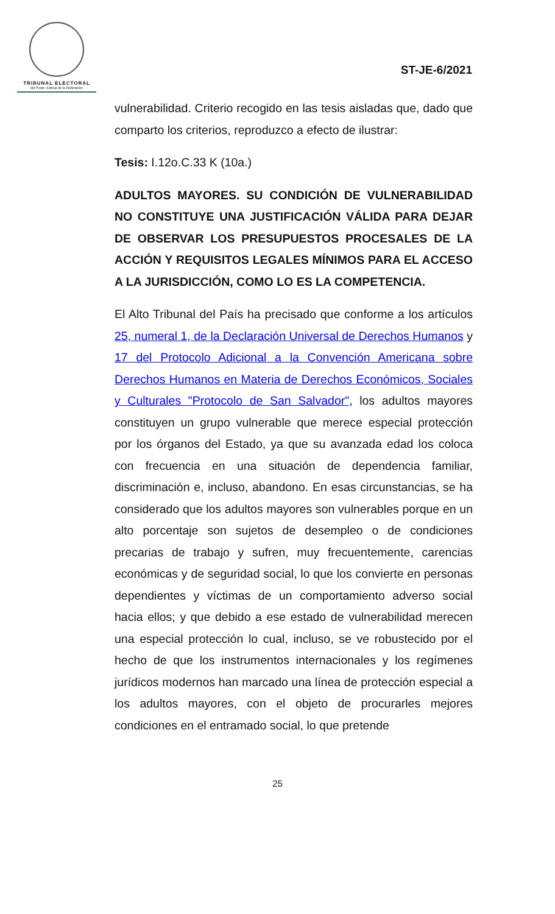TRIBUNAL ELECTORAL
del Poder Judicial de la Federación
ST-JE-6/2021
vulnerabilidad. Criterio recogido en las tesis aisladas que, dado que comparto los criterios, reproduzco a efecto de ilustrar:
Tesis: I.12o.C.33 K (10a.)
ADULTOS MAYORES. SU CONDICIÓN DE VULNERABILIDAD NO CONSTITUYE UNA JUSTIFICACIÓN VÁLIDA PARA DEJAR DE OBSERVAR LOS PRESUPUESTOS PROCESALES DE LA ACCIÓN Y REQUISITOS LEGALES MÍNIMOS PARA EL ACCESO A LA JURISDICCIÓN, COMO LO ES LA COMPETENCIA.
El Alto Tribunal del País ha precisado que conforme a los artículos 25, numeral 1, de la Declaración Universal de Derechos Humanos y 17 del Protocolo Adicional a la Convención Americana sobre Derechos Humanos en Materia de Derechos Económicos, Sociales y Culturales "Protocolo de San Salvador", los adultos mayores constituyen un grupo vulnerable que merece especial protección por los órganos del Estado, ya que su avanzada edad los coloca con frecuencia en una situación de dependencia familiar, discriminación e, incluso, abandono. En esas circunstancias, se ha considerado que los adultos mayores son vulnerables porque en un alto porcentaje son sujetos de desempleo o de condiciones precarias de trabajo y sufren, muy frecuentemente, carencias económicas y de seguridad social, lo que los convierte en personas dependientes y víctimas de un comportamiento adverso social hacia ellos; y que debido a ese estado de vulnerabilidad merecen una especial protección lo cual, incluso, se ve robustecido por el hecho de que los instrumentos internacionales y los regímenes jurídicos modernos han marcado una línea de protección especial a los adultos mayores, con el objeto de procurarles mejores condiciones en el entramado social, lo que pretende
25